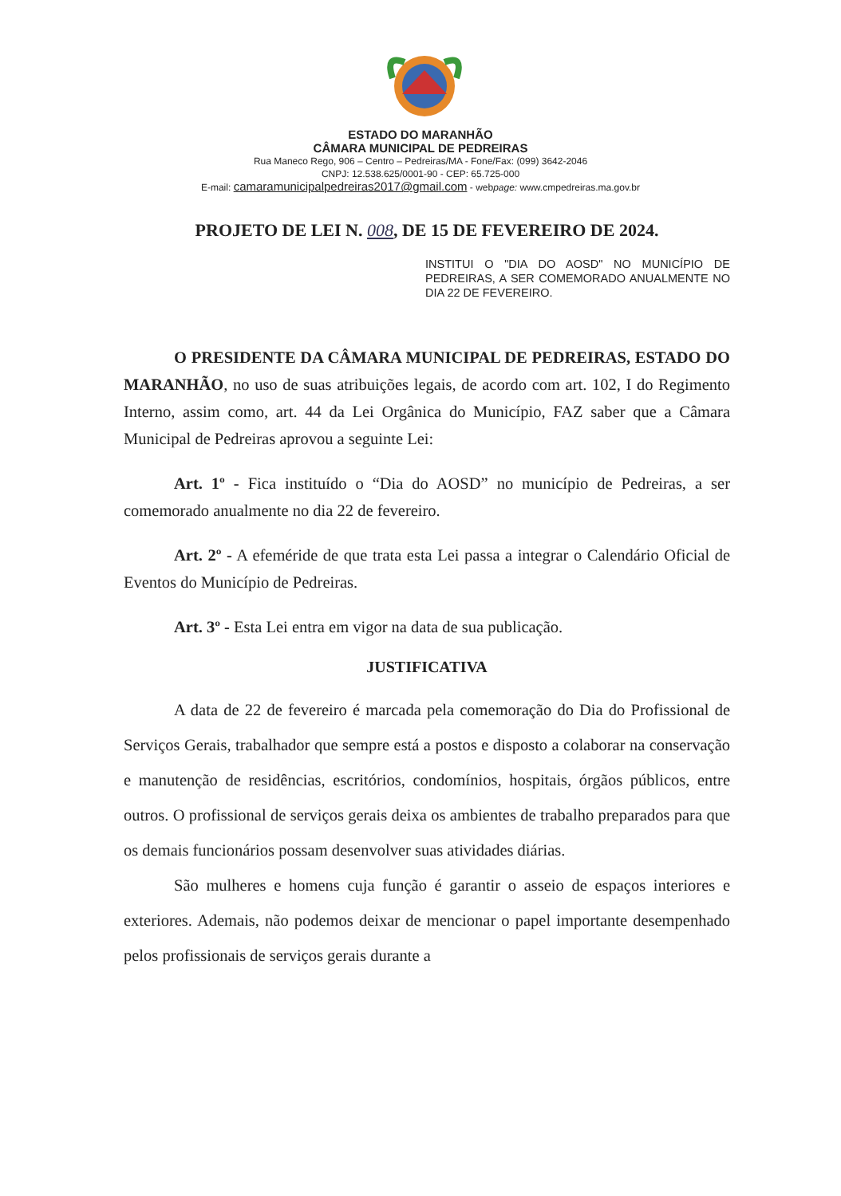ESTADO DO MARANHÃO
CÂMARA MUNICIPAL DE PEDREIRAS
Rua Maneco Rego, 906 – Centro – Pedreiras/MA - Fone/Fax: (099) 3642-2046
CNPJ: 12.538.625/0001-90 - CEP: 65.725-000
E-mail: camaramunicipalpedreiras2017@gmail.com - webpage: www.cmpedreiras.ma.gov.br
PROJETO DE LEI N. 008, DE 15 DE FEVEREIRO DE 2024.
INSTITUI O "DIA DO AOSD" NO MUNICÍPIO DE PEDREIRAS, A SER COMEMORADO ANUALMENTE NO DIA 22 DE FEVEREIRO.
O PRESIDENTE DA CÂMARA MUNICIPAL DE PEDREIRAS, ESTADO DO MARANHÃO, no uso de suas atribuições legais, de acordo com art. 102, I do Regimento Interno, assim como, art. 44 da Lei Orgânica do Município, FAZ saber que a Câmara Municipal de Pedreiras aprovou a seguinte Lei:
Art. 1º - Fica instituído o “Dia do AOSD” no município de Pedreiras, a ser comemorado anualmente no dia 22 de fevereiro.
Art. 2º - A efeméride de que trata esta Lei passa a integrar o Calendário Oficial de Eventos do Município de Pedreiras.
Art. 3º - Esta Lei entra em vigor na data de sua publicação.
JUSTIFICATIVA
A data de 22 de fevereiro é marcada pela comemoração do Dia do Profissional de Serviços Gerais, trabalhador que sempre está a postos e disposto a colaborar na conservação e manutenção de residências, escritórios, condomínios, hospitais, órgãos públicos, entre outros. O profissional de serviços gerais deixa os ambientes de trabalho preparados para que os demais funcionários possam desenvolver suas atividades diárias.
São mulheres e homens cuja função é garantir o asseio de espaços interiores e exteriores. Ademais, não podemos deixar de mencionar o papel importante desempenhado pelos profissionais de serviços gerais durante a